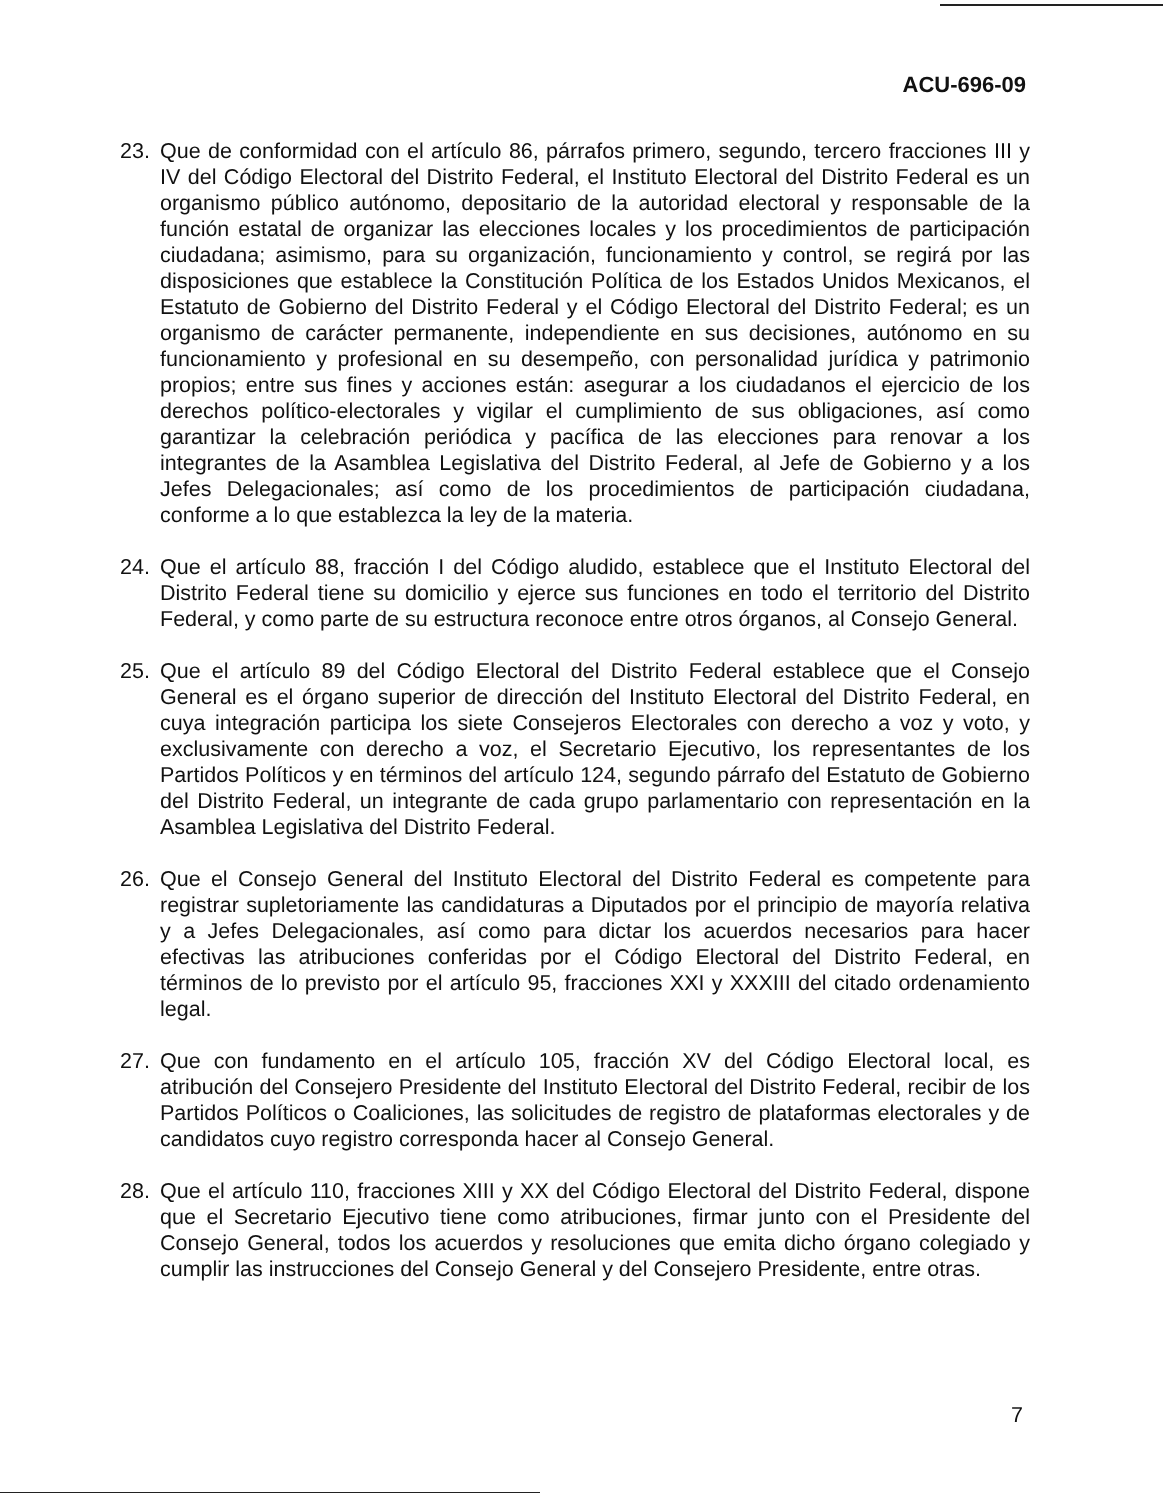ACU-696-09
23. Que de conformidad con el artículo 86, párrafos primero, segundo, tercero fracciones III y IV del Código Electoral del Distrito Federal, el Instituto Electoral del Distrito Federal es un organismo público autónomo, depositario de la autoridad electoral y responsable de la función estatal de organizar las elecciones locales y los procedimientos de participación ciudadana; asimismo, para su organización, funcionamiento y control, se regirá por las disposiciones que establece la Constitución Política de los Estados Unidos Mexicanos, el Estatuto de Gobierno del Distrito Federal y el Código Electoral del Distrito Federal; es un organismo de carácter permanente, independiente en sus decisiones, autónomo en su funcionamiento y profesional en su desempeño, con personalidad jurídica y patrimonio propios; entre sus fines y acciones están: asegurar a los ciudadanos el ejercicio de los derechos político-electorales y vigilar el cumplimiento de sus obligaciones, así como garantizar la celebración periódica y pacífica de las elecciones para renovar a los integrantes de la Asamblea Legislativa del Distrito Federal, al Jefe de Gobierno y a los Jefes Delegacionales; así como de los procedimientos de participación ciudadana, conforme a lo que establezca la ley de la materia.
24. Que el artículo 88, fracción I del Código aludido, establece que el Instituto Electoral del Distrito Federal tiene su domicilio y ejerce sus funciones en todo el territorio del Distrito Federal, y como parte de su estructura reconoce entre otros órganos, al Consejo General.
25. Que el artículo 89 del Código Electoral del Distrito Federal establece que el Consejo General es el órgano superior de dirección del Instituto Electoral del Distrito Federal, en cuya integración participa los siete Consejeros Electorales con derecho a voz y voto, y exclusivamente con derecho a voz, el Secretario Ejecutivo, los representantes de los Partidos Políticos y en términos del artículo 124, segundo párrafo del Estatuto de Gobierno del Distrito Federal, un integrante de cada grupo parlamentario con representación en la Asamblea Legislativa del Distrito Federal.
26. Que el Consejo General del Instituto Electoral del Distrito Federal es competente para registrar supletoriamente las candidaturas a Diputados por el principio de mayoría relativa y a Jefes Delegacionales, así como para dictar los acuerdos necesarios para hacer efectivas las atribuciones conferidas por el Código Electoral del Distrito Federal, en términos de lo previsto por el artículo 95, fracciones XXI y XXXIII del citado ordenamiento legal.
27. Que con fundamento en el artículo 105, fracción XV del Código Electoral local, es atribución del Consejero Presidente del Instituto Electoral del Distrito Federal, recibir de los Partidos Políticos o Coaliciones, las solicitudes de registro de plataformas electorales y de candidatos cuyo registro corresponda hacer al Consejo General.
28. Que el artículo 110, fracciones XIII y XX del Código Electoral del Distrito Federal, dispone que el Secretario Ejecutivo tiene como atribuciones, firmar junto con el Presidente del Consejo General, todos los acuerdos y resoluciones que emita dicho órgano colegiado y cumplir las instrucciones del Consejo General y del Consejero Presidente, entre otras.
7